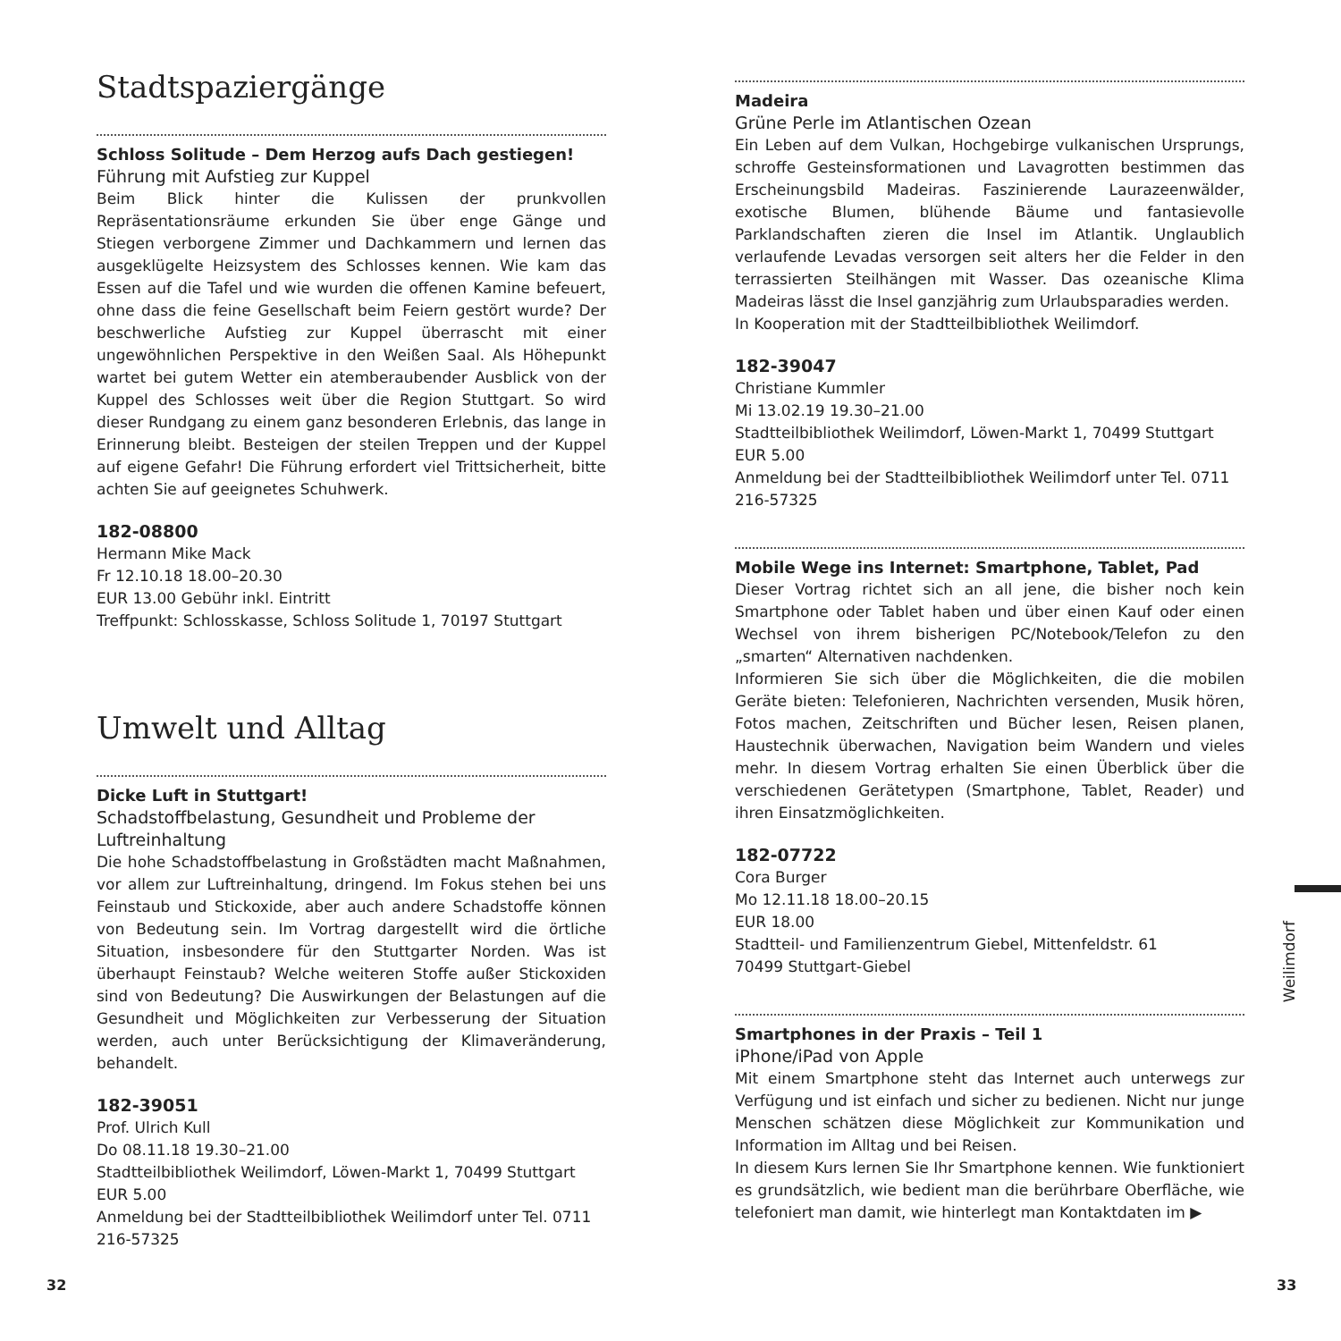Stadtspaziergänge
Schloss Solitude – Dem Herzog aufs Dach gestiegen!
Führung mit Aufstieg zur Kuppel
Beim Blick hinter die Kulissen der prunkvollen Repräsentationsräume erkunden Sie über enge Gänge und Stiegen verborgene Zimmer und Dachkammern und lernen das ausgeklügelte Heizsystem des Schlosses kennen. Wie kam das Essen auf die Tafel und wie wurden die offenen Kamine befeuert, ohne dass die feine Gesellschaft beim Feiern gestört wurde? Der beschwerliche Aufstieg zur Kuppel überrascht mit einer ungewöhnlichen Perspektive in den Weißen Saal. Als Höhepunkt wartet bei gutem Wetter ein atemberaubender Ausblick von der Kuppel des Schlosses weit über die Region Stuttgart. So wird dieser Rundgang zu einem ganz besonderen Erlebnis, das lange in Erinnerung bleibt. Besteigen der steilen Treppen und der Kuppel auf eigene Gefahr! Die Führung erfordert viel Trittsicherheit, bitte achten Sie auf geeignetes Schuhwerk.
182-08800
Hermann Mike Mack
Fr 12.10.18 18.00–20.30
EUR 13.00 Gebühr inkl. Eintritt
Treffpunkt: Schlosskasse, Schloss Solitude 1, 70197 Stuttgart
Umwelt und Alltag
Dicke Luft in Stuttgart!
Schadstoffbelastung, Gesundheit und Probleme der Luftreinhaltung
Die hohe Schadstoffbelastung in Großstädten macht Maßnahmen, vor allem zur Luftreinhaltung, dringend. Im Fokus stehen bei uns Feinstaub und Stickoxide, aber auch andere Schadstoffe können von Bedeutung sein. Im Vortrag dargestellt wird die örtliche Situation, insbesondere für den Stuttgarter Norden. Was ist überhaupt Feinstaub? Welche weiteren Stoffe außer Stickoxiden sind von Bedeutung? Die Auswirkungen der Belastungen auf die Gesundheit und Möglichkeiten zur Verbesserung der Situation werden, auch unter Berücksichtigung der Klimaveränderung, behandelt.
182-39051
Prof. Ulrich Kull
Do 08.11.18 19.30–21.00
Stadtteilbibliothek Weilimdorf, Löwen-Markt 1, 70499 Stuttgart
EUR 5.00
Anmeldung bei der Stadtteilbibliothek Weilimdorf unter Tel. 0711 216-57325
Madeira
Grüne Perle im Atlantischen Ozean
Ein Leben auf dem Vulkan, Hochgebirge vulkanischen Ursprungs, schroffe Gesteinsformationen und Lavagrotten bestimmen das Erscheinungsbild Madeiras. Faszinierende Laurazeenwälder, exotische Blumen, blühende Bäume und fantasievolle Parklandschaften zieren die Insel im Atlantik. Unglaublich verlaufende Levadas versorgen seit alters her die Felder in den terrassierten Steilhängen mit Wasser. Das ozeanische Klima Madeiras lässt die Insel ganzjährig zum Urlaubsparadies werden.
In Kooperation mit der Stadtteilbibliothek Weilimdorf.
182-39047
Christiane Kummler
Mi 13.02.19 19.30–21.00
Stadtteilbibliothek Weilimdorf, Löwen-Markt 1, 70499 Stuttgart
EUR 5.00
Anmeldung bei der Stadtteilbibliothek Weilimdorf unter Tel. 0711 216-57325
Mobile Wege ins Internet: Smartphone, Tablet, Pad
Dieser Vortrag richtet sich an all jene, die bisher noch kein Smartphone oder Tablet haben und über einen Kauf oder einen Wechsel von ihrem bisherigen PC/Notebook/Telefon zu den „smarten“ Alternativen nachdenken.
Informieren Sie sich über die Möglichkeiten, die die mobilen Geräte bieten: Telefonieren, Nachrichten versenden, Musik hören, Fotos machen, Zeitschriften und Bücher lesen, Reisen planen, Haustechnik überwachen, Navigation beim Wandern und vieles mehr. In diesem Vortrag erhalten Sie einen Überblick über die verschiedenen Gerätetypen (Smartphone, Tablet, Reader) und ihren Einsatzmöglichkeiten.
182-07722
Cora Burger
Mo 12.11.18 18.00–20.15
EUR 18.00
Stadtteil- und Familienzentrum Giebel, Mittenfeldstr. 61
70499 Stuttgart-Giebel
Smartphones in der Praxis – Teil 1
iPhone/iPad von Apple
Mit einem Smartphone steht das Internet auch unterwegs zur Verfügung und ist einfach und sicher zu bedienen. Nicht nur junge Menschen schätzen diese Möglichkeit zur Kommunikation und Information im Alltag und bei Reisen.
In diesem Kurs lernen Sie Ihr Smartphone kennen. Wie funktioniert es grundsätzlich, wie bedient man die berührbare Oberfläche, wie telefoniert man damit, wie hinterlegt man Kontaktdaten im ▶
Weilimdorf
32 33